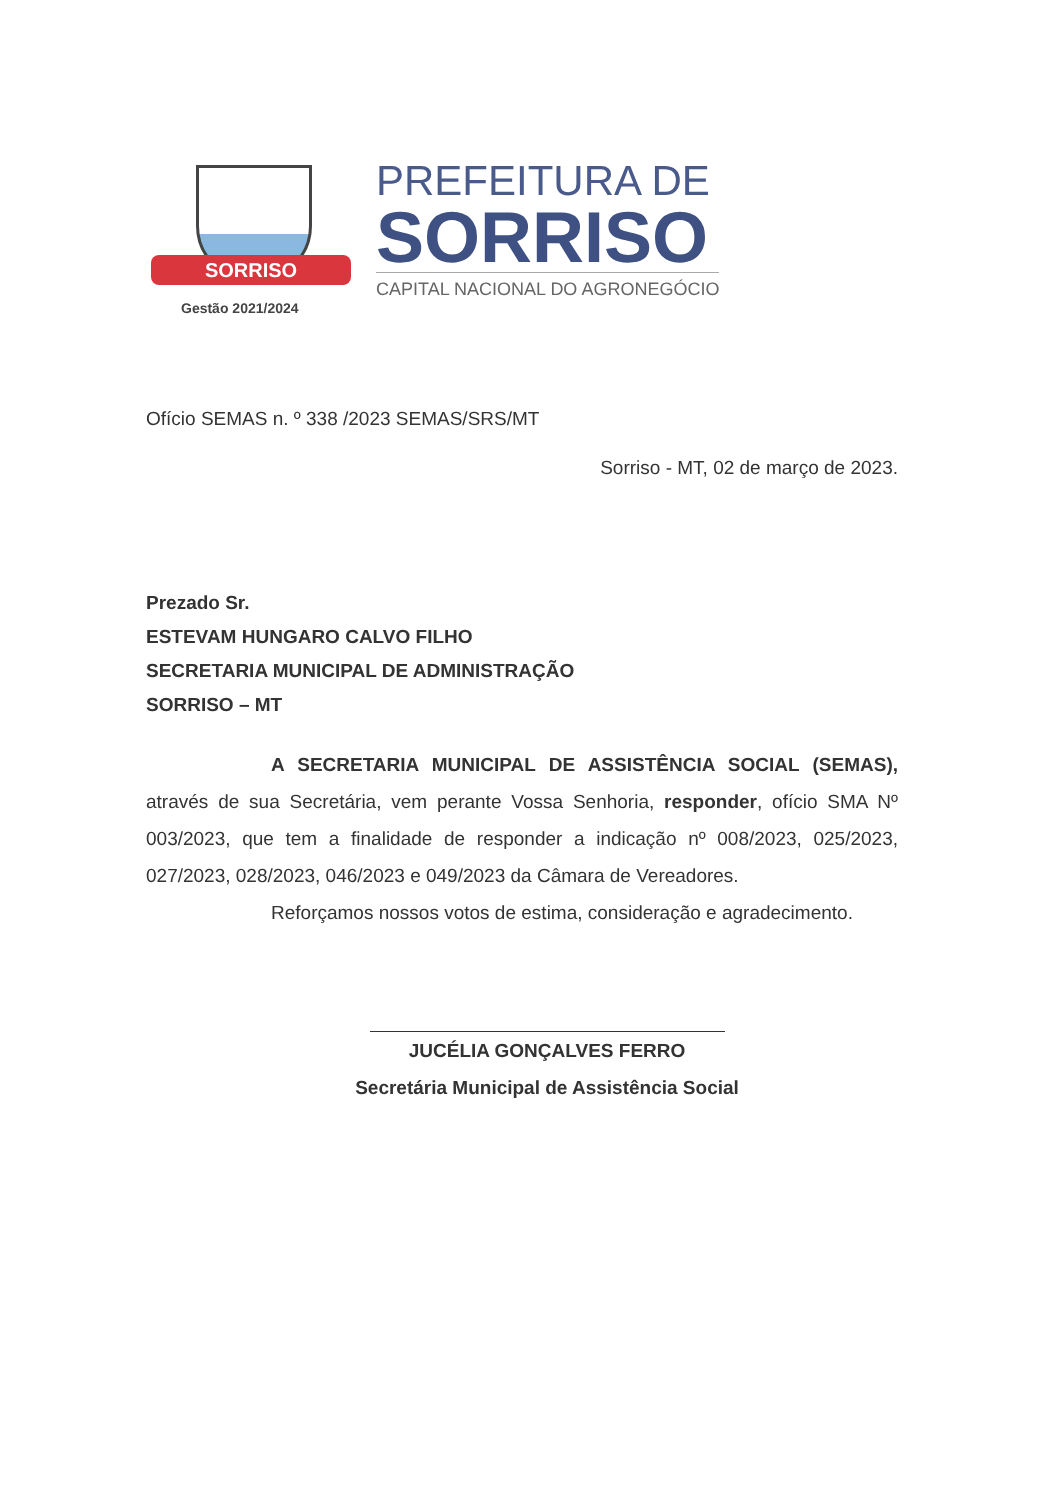SORRISO
Gestão 2021/2024
PREFEITURA DE
SORRISO
CAPITAL NACIONAL DO AGRONEGÓCIO
Ofício SEMAS n. º 338 /2023 SEMAS/SRS/MT
Sorriso - MT, 02 de março de 2023.
Prezado Sr.
ESTEVAM HUNGARO CALVO FILHO
SECRETARIA MUNICIPAL DE ADMINISTRAÇÃO
SORRISO – MT
A SECRETARIA MUNICIPAL DE ASSISTÊNCIA SOCIAL (SEMAS), através de sua Secretária, vem perante Vossa Senhoria, responder, ofício SMA Nº 003/2023, que tem a finalidade de responder a indicação nº 008/2023, 025/2023, 027/2023, 028/2023, 046/2023 e 049/2023 da Câmara de Vereadores.
Reforçamos nossos votos de estima, consideração e agradecimento.
JUCÉLIA GONÇALVES FERRO
Secretária Municipal de Assistência Social